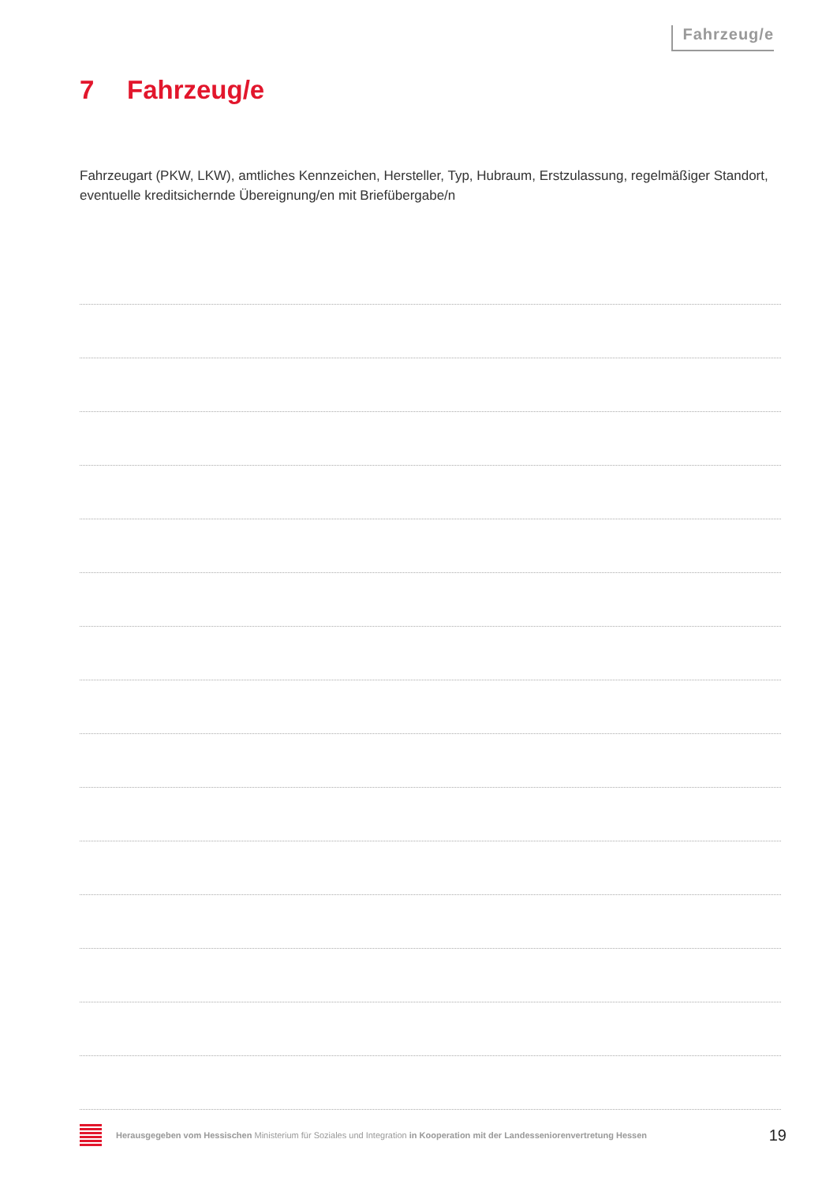Fahrzeug/e
7 Fahrzeug/e
Fahrzeugart (PKW, LKW), amtliches Kennzeichen, Hersteller, Typ, Hubraum, Erstzulassung, regelmäßiger Standort, eventuelle kreditsichernde Übereignung/en mit Briefübergabe/n
Herausgegeben vom Hessischen Ministerium für Soziales und Integration in Kooperation mit der Landesseniorenvertretung Hessen
19